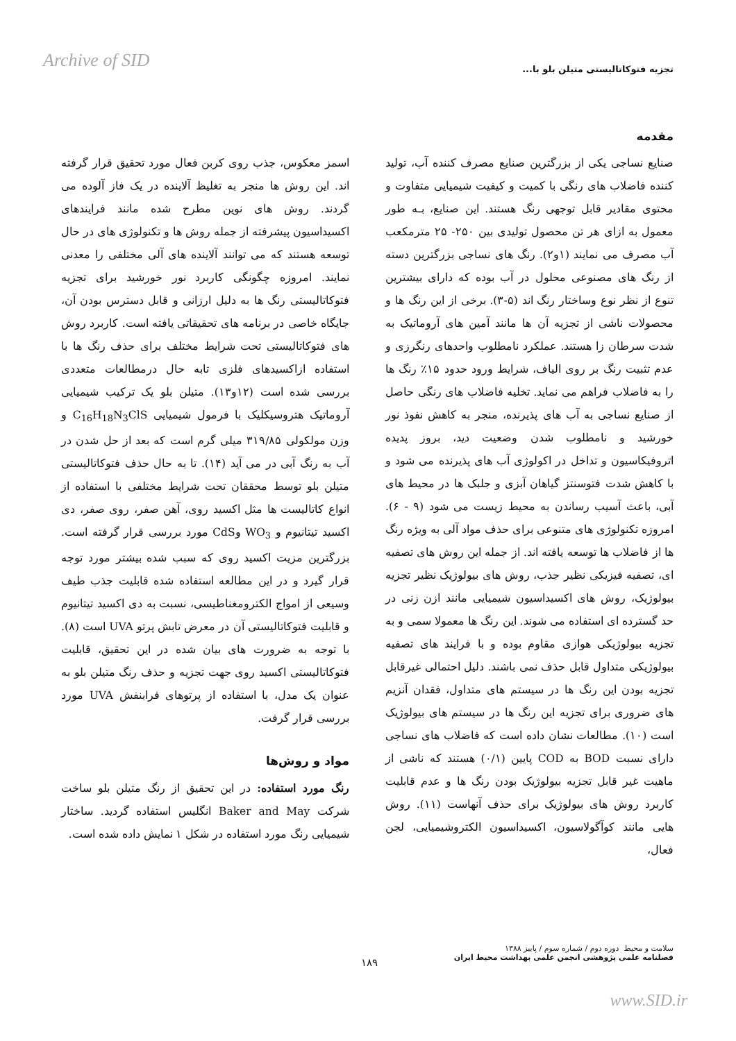Archive of SID
تجزیه فتوکاتالیستی متیلن بلو با...
مقدمه
صنایع نساجی یکی از بزرگترین صنایع مصرف کننده آب، تولید کننده فاضلاب های رنگی با کمیت و کیفیت شیمیایی متفاوت و محتوی مقادیر قابل توجهی رنگ هستند. این صنایع، بـه طور معمول به ازای هر تن محصول تولیدی بین ۲۵۰- ۲۵ مترمکعب آب مصرف می نمایند (۱و۲). رنگ های نساجی بزرگترین دسته از رنگ های مصنوعی محلول در آب بوده که دارای بیشترین تنوع از نظر نوع وساختار رنگ اند (۵-۳). برخی از این رنگ ها و محصولات ناشی از تجزیه آن ها مانند آمین های آروماتیک به شدت سرطان زا هستند. عملکرد نامطلوب واحدهای رنگرزی و عدم تثبیت رنگ بر روی الیاف، شرایط ورود حدود ۱۵٪ رنگ ها را به فاضلاب فراهم می نماید. تخلیه فاضلاب های رنگی حاصل از صنایع نساجی به آب های پذیرنده، منجر به کاهش نفوذ نور خورشید و نامطلوب شدن وضعیت دید، بروز پدیده اتروفیکاسیون و تداخل در اکولوژی آب های پذیرنده می شود و با کاهش شدت فتوسنتز گیاهان آبزی و جلبک ها در محیط های آبی، باعث آسیب رساندن به محیط زیست می شود (۹ - ۶). امروزه تکنولوژی های متنوعی برای حذف مواد آلی به ویژه رنگ ها از فاضلاب ها توسعه یافته اند. از جمله این روش های تصفیه ای، تصفیه فیزیکی نظیر جذب، روش های بیولوژیک نظیر تجزیه بیولوژیک، روش های اکسیداسیون شیمیایی مانند ازن زنی در حد گسترده ای استفاده می شوند. این رنگ ها معمولا سمی و به تجزیه بیولوژیکی هوازی مقاوم بوده و با فرایند های تصفیه بیولوژیکی متداول قابل حذف نمی باشند. دلیل احتمالی غیرقابل تجزیه بودن این رنگ ها در سیستم های متداول، فقدان آنزیم های ضروری برای تجزیه این رنگ ها در سیستم های بیولوژیک است (۱۰). مطالعات نشان داده است که فاضلاب های نساجی دارای نسبت BOD به COD پایین (۰/۱) هستند که ناشی از ماهیت غیر قابل تجزیه بیولوژیک بودن رنگ ها و عدم قابلیت کاربرد روش های بیولوژیک برای حذف آنهاست (۱۱). روش هایی مانند کوآگولاسیون، اکسیداسیون الکتروشیمیایی، لجن فعال،
اسمز معکوس، جذب روی کربن فعال مورد تحقیق قرار گرفته اند. این روش ها منجر به تغلیظ آلاینده در یک فاز آلوده می گردند. روش های نوین مطرح شده مانند فرایندهای اکسیداسیون پیشرفته از جمله روش ها و تکنولوژی های در حال توسعه هستند که می توانند آلاینده های آلی مختلفی را معدنی نمایند. امروزه چگونگی کاربرد نور خورشید برای تجزیه فتوکاتالیستی رنگ ها به دلیل ارزانی و قابل دسترس بودن آن، جایگاه خاصی در برنامه های تحقیقاتی یافته است. کاربرد روش های فتوکاتالیستی تحت شرایط مختلف برای حذف رنگ ها با استفاده ازاکسیدهای فلزی تابه حال درمطالعات متعددی بررسی شده است (۱۲و۱۳). متیلن بلو یک ترکیب شیمیایی آروماتیک هتروسیکلیک با فرمول شیمیایی C<sub>16</sub>H<sub>18</sub>N<sub>3</sub>ClS و وزن مولکولی ۳۱۹/۸۵ میلی گرم است که بعد از حل شدن در آب به رنگ آبی در می آید (۱۴). تا به حال حذف فتوکاتالیستی متیلن بلو توسط محققان تحت شرایط مختلفی با استفاده از انواع کاتالیست ها مثل اکسید روی، آهن صفر، روی صفر، دی اکسید تیتانیوم و WO<sub>3</sub> وCdS مورد بررسی قرار گرفته است. بزرگترین مزیت اکسید روی که سبب شده بیشتر مورد توجه قرار گیرد و در این مطالعه استفاده شده قابلیت جذب طیف وسیعی از امواج الکترومغناطیسی، نسبت به دی اکسید تیتانیوم و قابلیت فتوکاتالیستی آن در معرض تابش پرتو UVA است (۸). با توجه به ضرورت های بیان شده در این تحقیق، قابلیت فتوکاتالیستی اکسید روی جهت تجزیه و حذف رنگ متیلن بلو به عنوان یک مدل، با استفاده از پرتوهای فرابنفش UVA مورد بررسی قرار گرفت.
مواد و روش‌ها
رنگ مورد استفاده: در این تحقیق از رنگ متیلن بلو ساخت شرکت Baker and May انگلیس استفاده گردید. ساختار شیمیایی رنگ مورد استفاده در شکل ۱ نمایش داده شده است.
سلامت و محیط دوره دوم / شماره سوم / پاییز ۱۳۸۸
فصلنامه علمی پژوهشی انجمن علمی بهداشت محیط ایران
۱۸۹
www.SID.ir